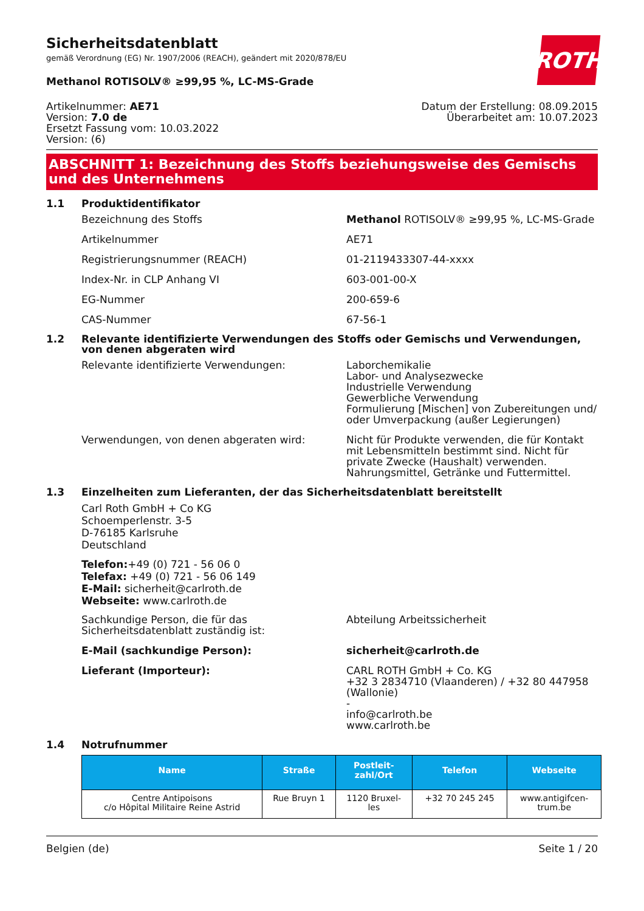Sicherheitsdatenblatt
gemäß Verordnung (EG) Nr. 1907/2006 (REACH), geändert mit 2020/878/EU
ROTH
Methanol ROTISOLV® ≥99,95 %, LC-MS-Grade
Artikelnummer: AE71
Version: 7.0 de
Ersetzt Fassung vom: 10.03.2022
Version: (6)
Datum der Erstellung: 08.09.2015
Überarbeitet am: 10.07.2023
ABSCHNITT 1: Bezeichnung des Stoffs beziehungsweise des Gemischs und des Unternehmens
1.1 Produktidentifikator
Bezeichnung des Stoffs Methanol ROTISOLV® ≥99,95 %, LC-MS-Grade
Artikelnummer AE71
Registrierungsnummer (REACH) 01-2119433307-44-xxxx
Index-Nr. in CLP Anhang VI 603-001-00-X
EG-Nummer 200-659-6
CAS-Nummer 67-56-1
1.2 Relevante identifizierte Verwendungen des Stoffs oder Gemischs und Verwendungen, von denen abgeraten wird
Relevante identifizierte Verwendungen: Laborchemikalie
Labor- und Analysezwecke
Industrielle Verwendung
Gewerbliche Verwendung
Formulierung [Mischen] von Zubereitungen und/ oder Umverpackung (außer Legierungen)
Verwendungen, von denen abgeraten wird: Nicht für Produkte verwenden, die für Kontakt mit Lebensmitteln bestimmt sind. Nicht für private Zwecke (Haushalt) verwenden. Nahrungsmittel, Getränke und Futtermittel.
1.3 Einzelheiten zum Lieferanten, der das Sicherheitsdatenblatt bereitstellt
Carl Roth GmbH + Co KG
Schoemperlenstr. 3-5
D-76185 Karlsruhe
Deutschland
Telefon:+49 (0) 721 - 56 06 0
Telefax: +49 (0) 721 - 56 06 149
E-Mail: sicherheit@carlroth.de
Webseite: www.carlroth.de
Sachkundige Person, die für das Sicherheitsdatenblatt zuständig ist:
Abteilung Arbeitssicherheit
E-Mail (sachkundige Person): sicherheit@carlroth.de
Lieferant (Importeur): CARL ROTH GmbH + Co. KG
+32 3 2834710 (Vlaanderen) / +32 80 447958 (Wallonie)
-
info@carlroth.be
www.carlroth.be
1.4 Notrufnummer
| Name | Straße | Postleit- zahl/Ort | Telefon | Webseite |
| --- | --- | --- | --- | --- |
| Centre Antipoisons c/o Hôpital Militaire Reine Astrid | Rue Bruyn 1 | 1120 Bruxel- les | +32 70 245 245 | www.antigifcen- trum.be |
Belgien (de) Seite 1 / 20